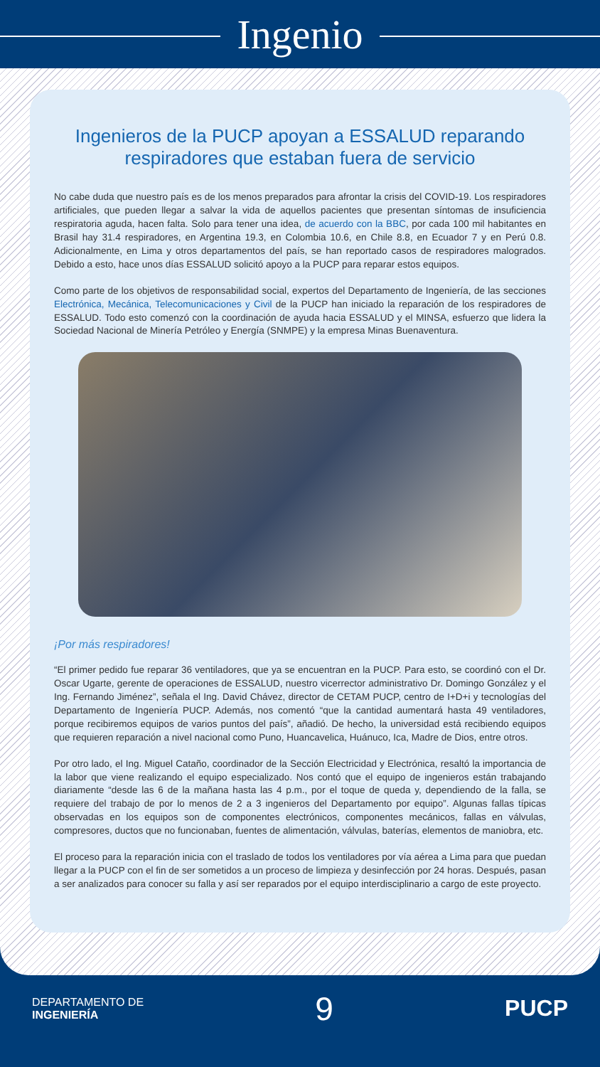Ingenio
Ingenieros de la PUCP apoyan a ESSALUD reparando respiradores que estaban fuera de servicio
No cabe duda que nuestro país es de los menos preparados para afrontar la crisis del COVID-19. Los respiradores artificiales, que pueden llegar a salvar la vida de aquellos pacientes que presentan síntomas de insuficiencia respiratoria aguda, hacen falta. Solo para tener una idea, de acuerdo con la BBC, por cada 100 mil habitantes en Brasil hay 31.4 respiradores, en Argentina 19.3, en Colombia 10.6, en Chile 8.8, en Ecuador 7 y en Perú 0.8. Adicionalmente, en Lima y otros departamentos del país, se han reportado casos de respiradores malogrados. Debido a esto, hace unos días ESSALUD solicitó apoyo a la PUCP para reparar estos equipos.
Como parte de los objetivos de responsabilidad social, expertos del Departamento de Ingeniería, de las secciones Electrónica, Mecánica, Telecomunicaciones y Civil de la PUCP han iniciado la reparación de los respiradores de ESSALUD. Todo esto comenzó con la coordinación de ayuda hacia ESSALUD y el MINSA, esfuerzo que lidera la Sociedad Nacional de Minería Petróleo y Energía (SNMPE) y la empresa Minas Buenaventura.
¡Por más respiradores!
“El primer pedido fue reparar 36 ventiladores, que ya se encuentran en la PUCP. Para esto, se coordinó con el Dr. Oscar Ugarte, gerente de operaciones de ESSALUD, nuestro vicerrector administrativo Dr. Domingo González y el Ing. Fernando Jiménez”, señala el Ing. David Chávez, director de CETAM PUCP, centro de I+D+i y tecnologías del Departamento de Ingeniería PUCP. Además, nos comentó “que la cantidad aumentará hasta 49 ventiladores, porque recibiremos equipos de varios puntos del país”, añadió. De hecho, la universidad está recibiendo equipos que requieren reparación a nivel nacional como Puno, Huancavelica, Huánuco, Ica, Madre de Dios, entre otros.
Por otro lado, el Ing. Miguel Cataño, coordinador de la Sección Electricidad y Electrónica, resaltó la importancia de la labor que viene realizando el equipo especializado. Nos contó que el equipo de ingenieros están trabajando diariamente “desde las 6 de la mañana hasta las 4 p.m., por el toque de queda y, dependiendo de la falla, se requiere del trabajo de por lo menos de 2 a 3 ingenieros del Departamento por equipo”. Algunas fallas típicas observadas en los equipos son de componentes electrónicos, componentes mecánicos, fallas en válvulas, compresores, ductos que no funcionaban, fuentes de alimentación, válvulas, baterías, elementos de maniobra, etc.
El proceso para la reparación inicia con el traslado de todos los ventiladores por vía aérea a Lima para que puedan llegar a la PUCP con el fin de ser sometidos a un proceso de limpieza y desinfección por 24 horas. Después, pasan a ser analizados para conocer su falla y así ser reparados por el equipo interdisciplinario a cargo de este proyecto.
DEPARTAMENTO DE
INGENIERÍA
9
PUCP